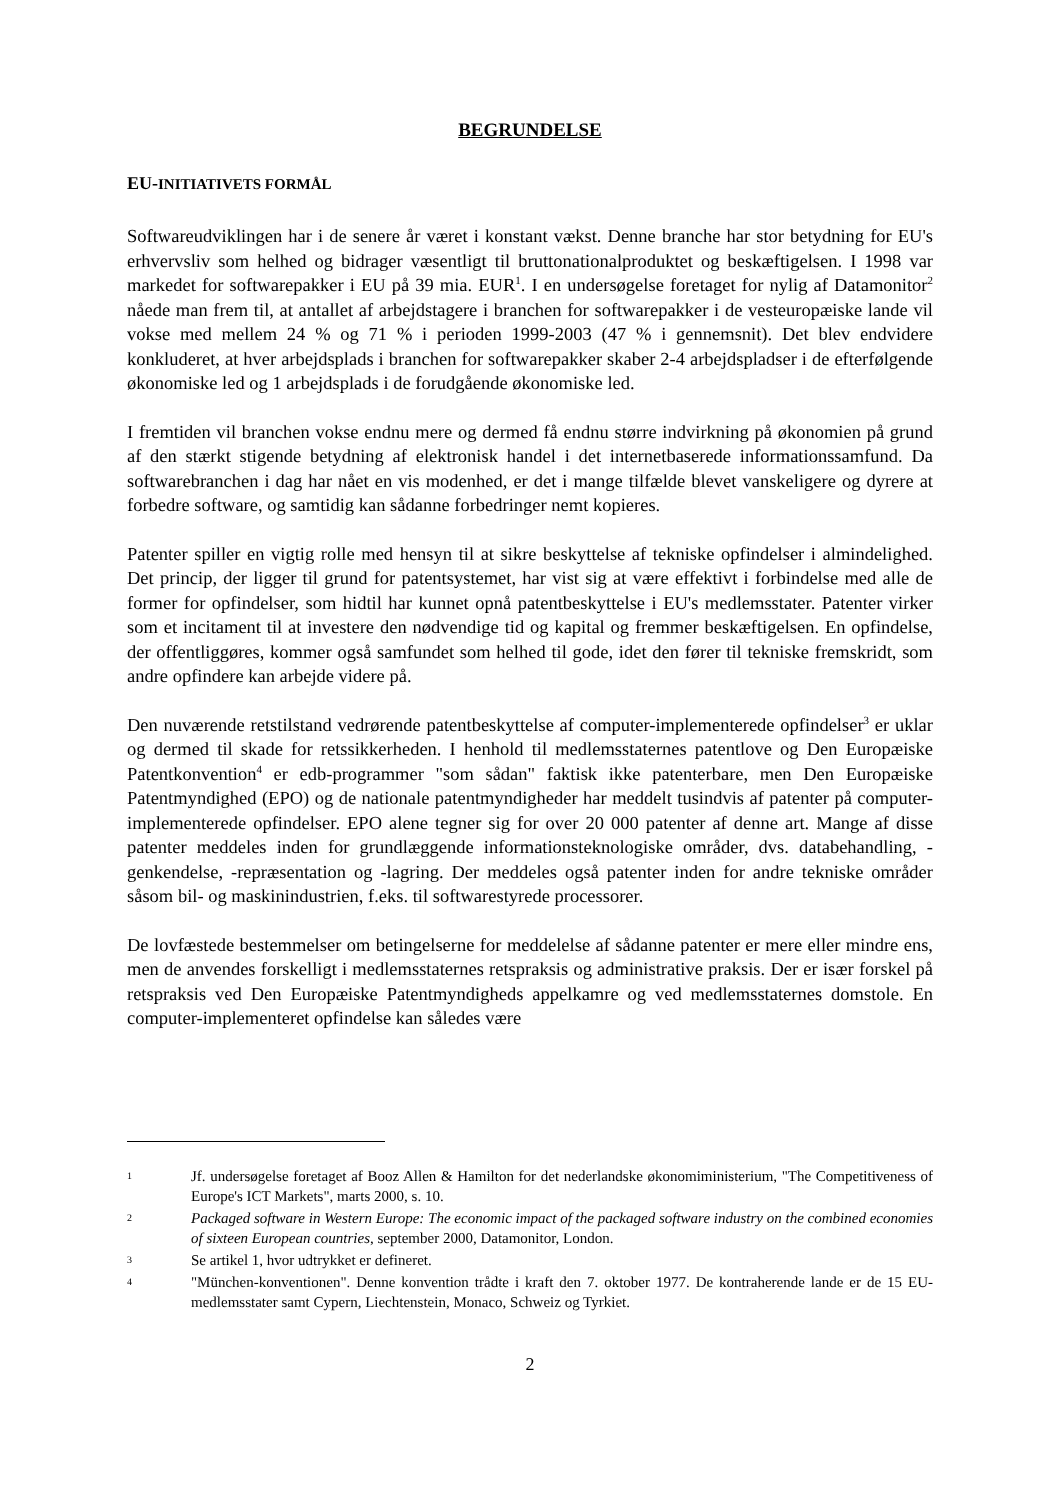BEGRUNDELSE
EU-INITIATIVETS FORMÅL
Softwareudviklingen har i de senere år været i konstant vækst. Denne branche har stor betydning for EU's erhvervsliv som helhed og bidrager væsentligt til bruttonationalproduktet og beskæftigelsen. I 1998 var markedet for softwarepakker i EU på 39 mia. EUR<sup>1</sup>. I en undersøgelse foretaget for nylig af Datamonitor<sup>2</sup> nåede man frem til, at antallet af arbejdstagere i branchen for softwarepakker i de vesteuropæiske lande vil vokse med mellem 24 % og 71 % i perioden 1999-2003 (47 % i gennemsnit). Det blev endvidere konkluderet, at hver arbejdsplads i branchen for softwarepakker skaber 2-4 arbejdspladser i de efterfølgende økonomiske led og 1 arbejdsplads i de forudgående økonomiske led.
I fremtiden vil branchen vokse endnu mere og dermed få endnu større indvirkning på økonomien på grund af den stærkt stigende betydning af elektronisk handel i det internetbaserede informationssamfund. Da softwarebranchen i dag har nået en vis modenhed, er det i mange tilfælde blevet vanskeligere og dyrere at forbedre software, og samtidig kan sådanne forbedringer nemt kopieres.
Patenter spiller en vigtig rolle med hensyn til at sikre beskyttelse af tekniske opfindelser i almindelighed. Det princip, der ligger til grund for patentsystemet, har vist sig at være effektivt i forbindelse med alle de former for opfindelser, som hidtil har kunnet opnå patentbeskyttelse i EU's medlemsstater. Patenter virker som et incitament til at investere den nødvendige tid og kapital og fremmer beskæftigelsen. En opfindelse, der offentliggøres, kommer også samfundet som helhed til gode, idet den fører til tekniske fremskridt, som andre opfindere kan arbejde videre på.
Den nuværende retstilstand vedrørende patentbeskyttelse af computer-implementerede opfindelser<sup>3</sup> er uklar og dermed til skade for retssikkerheden. I henhold til medlemsstaternes patentlove og Den Europæiske Patentkonvention<sup>4</sup> er edb-programmer "som sådan" faktisk ikke patenterbare, men Den Europæiske Patentmyndighed (EPO) og de nationale patentmyndigheder har meddelt tusindvis af patenter på computer-implementerede opfindelser. EPO alene tegner sig for over 20 000 patenter af denne art. Mange af disse patenter meddeles inden for grundlæggende informationsteknologiske områder, dvs. databehandling, -genkendelse, -repræsentation og -lagring. Der meddeles også patenter inden for andre tekniske områder såsom bil- og maskinindustrien, f.eks. til softwarestyrede processorer.
De lovfæstede bestemmelser om betingelserne for meddelelse af sådanne patenter er mere eller mindre ens, men de anvendes forskelligt i medlemsstaternes retspraksis og administrative praksis. Der er især forskel på retspraksis ved Den Europæiske Patentmyndigheds appelkamre og ved medlemsstaternes domstole. En computer-implementeret opfindelse kan således være
1
Jf. undersøgelse foretaget af Booz Allen & Hamilton for det nederlandske økonomiministerium, "The Competitiveness of Europe's ICT Markets", marts 2000, s. 10.
2
Packaged software in Western Europe: The economic impact of the packaged software industry on the combined economies of sixteen European countries, september 2000, Datamonitor, London.
3
Se artikel 1, hvor udtrykket er defineret.
4
"München-konventionen". Denne konvention trådte i kraft den 7. oktober 1977. De kontraherende lande er de 15 EU-medlemsstater samt Cypern, Liechtenstein, Monaco, Schweiz og Tyrkiet.
2